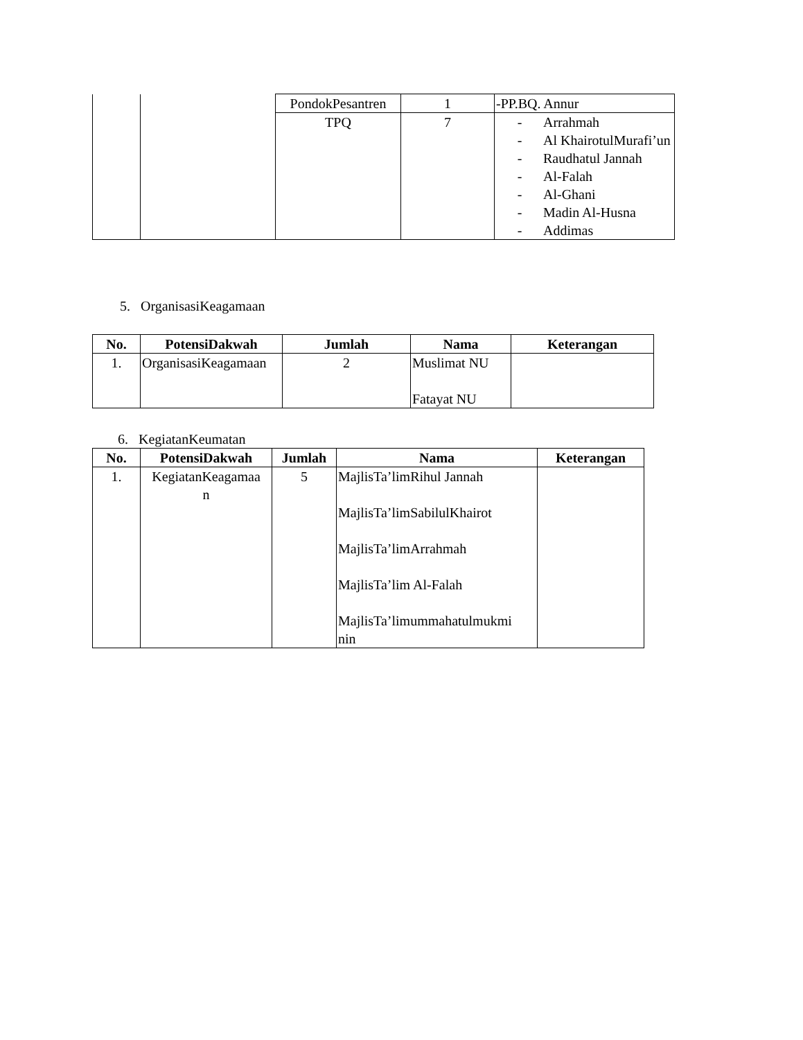| | | PondokPesantren | 1 | -PP.BQ. Annur |
| | | TPQ | 7 | - Arrahmah - Al KhairotulMurafi’un - Raudhatul Jannah - Al-Falah - Al-Ghani - Madin Al-Husna - Addimas |
5. OrganisasiKeagamaan
| No. | PotensiDakwah | Jumlah | Nama | Keterangan |
| --- | --- | --- | --- | --- |
| 1. | OrganisasiKeagamaan | 2 | Muslimat NU Fatayat NU | |
6. KegiatanKeumatan
| No. | PotensiDakwah | Jumlah | Nama | Keterangan |
| --- | --- | --- | --- | --- |
| 1. | KegiatanKeagamaa n | 5 | MajlisTa’limRihul Jannah MajlisTa’limSabilulKhairot MajlisTa’limArrahmah MajlisTa’lim Al-Falah MajlisTa’limummahatulmukmi nin | |